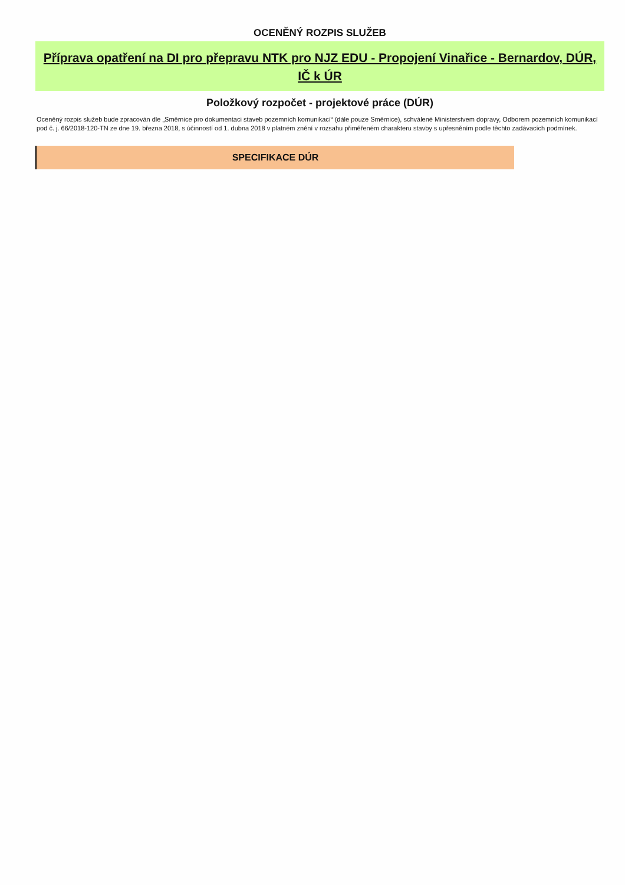OCENĚNÝ ROZPIS SLUŽEB
Příprava opatření na DI pro přepravu NTK pro NJZ EDU - Propojení Vinařice - Bernardov, DÚR, IČ k ÚR
Položkový rozpočet - projektové práce (DÚR)
Oceněný rozpis služeb bude zpracován dle „Směrnice pro dokumentaci staveb pozemních komunikací“ (dále pouze Směrnice), schválené Ministerstvem dopravy, Odborem pozemních komunikací pod č. j. 66/2018-120-TN ze dne 19. března 2018, s účinností od 1. dubna 2018 v platném znění v rozsahu přiměřeném charakteru stavby s upřesněním podle těchto zadávacích podmínek.
SPECIFIKACE DÚR